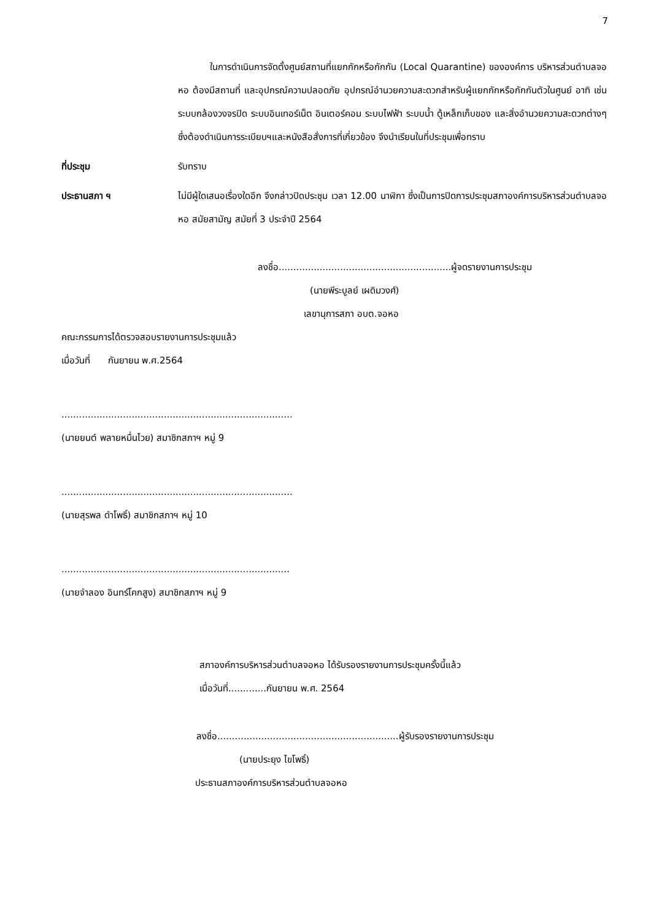7
ในการดำเนินการจัดตั้งศูนย์สถานที่แยกกักหรือกักกัน (Local Quarantine) ขององค์การ บริหารส่วนตำบลจอหอ ต้องมีสถานที่ และอุปกรณ์ความปลอดภัย อุปกรณ์อำนวยความสะดวกสำหรับผู้แยกกักหรือกักกันตัวในศูนย์ อาทิ เช่น ระบบกล้องวงจรปิด ระบบอินเทอร์เน็ต อินเตอร์คอม ระบบไฟฟ้า ระบบน้ำ ตู้เหล็กเก็บของ และสิ่งอำนวยความสะดวกต่างๆ ซึ่งต้องดำเนินการระเบียบฯและหนังสือสั่งการที่เกี่ยวข้อง จึงนำเรียนในที่ประชุมเพื่อทราบ
ที่ประชุม รับทราบ
ประธานสภา ฯ ไม่มีผู้ใดเสนอเรื่องใดอีก จึงกล่าวปิดประชุม เวลา 12.00 นาฬิกา ซึ่งเป็นการปิดการประชุมสภาองค์การบริหารส่วนตำบลจอหอ สมัยสามัญ สมัยที่ 3 ประจำปี 2564
ลงชื่อ...........................................................ผู้จดรายงานการประชุม
(นายพีระบูลย์ เผดิมวงศ์)
เลขานุการสภา อบต.จอหอ
คณะกรรมการได้ตรวจสอบรายงานการประชุมแล้ว
เมื่อวันที่ กันยายน พ.ศ.2564
...............................................................................
(นายยนต์ พลายหมื่นไวย) สมาชิกสภาฯ หมู่ 9
...............................................................................
(นายสุรพล ดำโพธิ์) สมาชิกสภาฯ หมู่ 10
..............................................................................
(นายจำลอง อินทร์โคกสูง) สมาชิกสภาฯ หมู่ 9
สภาองค์การบริหารส่วนตำบลจอหอ ได้รับรองรายงานการประชุมครั้งนี้แล้ว
เมื่อวันที่.............กันยายน พ.ศ. 2564
ลงชื่อ..............................................................ผู้รับรองรายงานการประชุม
(นายประยุง ไขโพธิ์)
ประธานสภาองค์การบริหารส่วนตำบลจอหอ